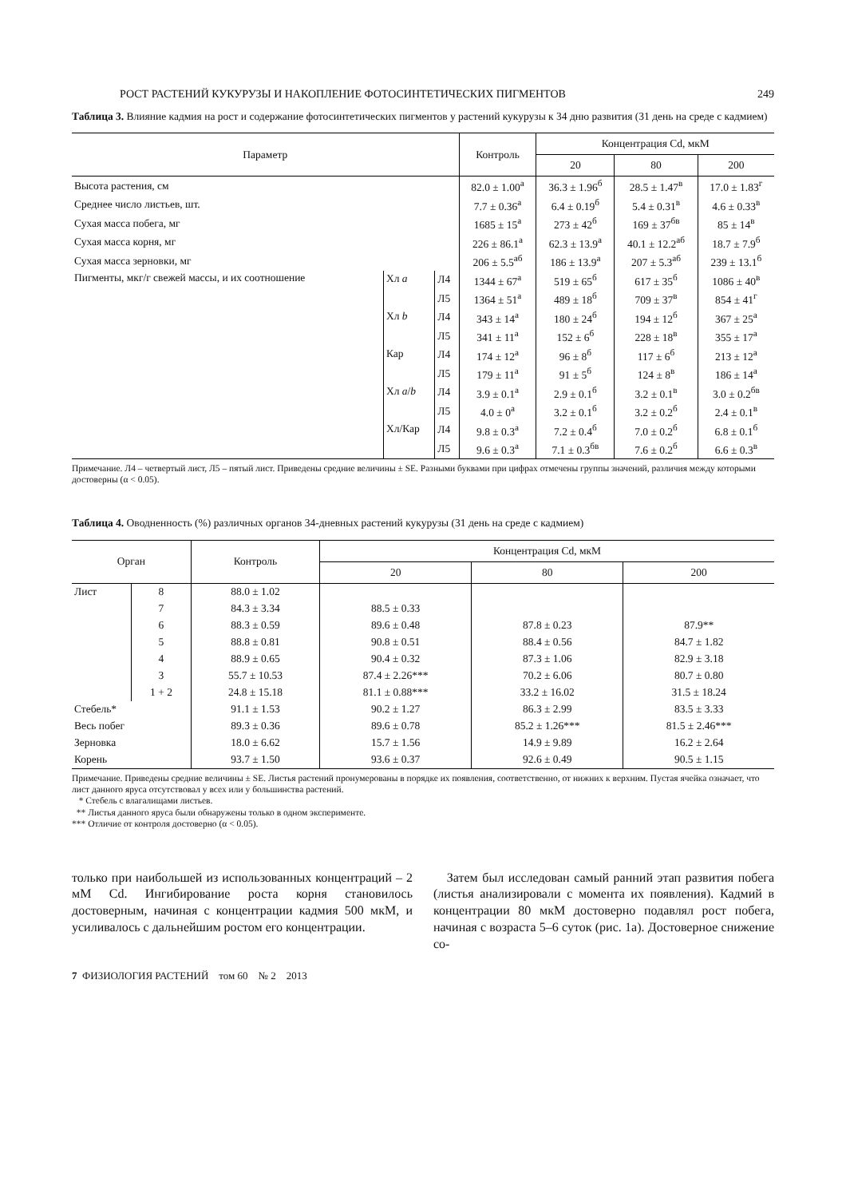РОСТ РАСТЕНИЙ КУКУРУЗЫ И НАКОПЛЕНИЕ ФОТОСИНТЕТИЧЕСКИХ ПИГМЕНТОВ 249
Таблица 3. Влияние кадмия на рост и содержание фотосинтетических пигментов у растений кукурузы к 34 дню развития (31 день на среде с кадмием)
| Параметр | | | Контроль | Концентрация Cd, мкМ | | |
| --- | --- | --- | --- | --- | --- | --- |
| | | | | 20 | 80 | 200 |
| Высота растения, см | | | 82.0 ± 1.00<sup>а</sup> | 36.3 ± 1.96<sup>б</sup> | 28.5 ± 1.47<sup>в</sup> | 17.0 ± 1.83<sup>г</sup> |
| Среднее число листьев, шт. | | | 7.7 ± 0.36<sup>а</sup> | 6.4 ± 0.19<sup>б</sup> | 5.4 ± 0.31<sup>в</sup> | 4.6 ± 0.33<sup>в</sup> |
| Сухая масса побега, мг | | | 1685 ± 15<sup>а</sup> | 273 ± 42<sup>б</sup> | 169 ± 37<sup>бв</sup> | 85 ± 14<sup>в</sup> |
| Сухая масса корня, мг | | | 226 ± 86.1<sup>а</sup> | 62.3 ± 13.9<sup>а</sup> | 40.1 ± 12.2<sup>аб</sup> | 18.7 ± 7.9<sup>б</sup> |
| Сухая масса зерновки, мг | | | 206 ± 5.5<sup>аб</sup> | 186 ± 13.9<sup>а</sup> | 207 ± 5.3<sup>аб</sup> | 239 ± 13.1<sup>б</sup> |
| Пигменты, мкг/г свежей массы, и их соотношение | Хл a | Л4 | 1344 ± 67<sup>а</sup> | 519 ± 65<sup>б</sup> | 617 ± 35<sup>б</sup> | 1086 ± 40<sup>в</sup> |
| | | Л5 | 1364 ± 51<sup>а</sup> | 489 ± 18<sup>б</sup> | 709 ± 37<sup>в</sup> | 854 ± 41<sup>г</sup> |
| | Хл b | Л4 | 343 ± 14<sup>а</sup> | 180 ± 24<sup>б</sup> | 194 ± 12<sup>б</sup> | 367 ± 25<sup>а</sup> |
| | | Л5 | 341 ± 11<sup>а</sup> | 152 ± 6<sup>б</sup> | 228 ± 18<sup>в</sup> | 355 ± 17<sup>а</sup> |
| | Кар | Л4 | 174 ± 12<sup>а</sup> | 96 ± 8<sup>б</sup> | 117 ± 6<sup>б</sup> | 213 ± 12<sup>а</sup> |
| | | Л5 | 179 ± 11<sup>а</sup> | 91 ± 5<sup>б</sup> | 124 ± 8<sup>в</sup> | 186 ± 14<sup>а</sup> |
| | Хл a / b | Л4 | 3.9 ± 0.1<sup>а</sup> | 2.9 ± 0.1<sup>б</sup> | 3.2 ± 0.1<sup>в</sup> | 3.0 ± 0.2<sup>бв</sup> |
| | | Л5 | 4.0 ± 0<sup>а</sup> | 3.2 ± 0.1<sup>б</sup> | 3.2 ± 0.2<sup>б</sup> | 2.4 ± 0.1<sup>в</sup> |
| | Хл/Кар | Л4 | 9.8 ± 0.3<sup>а</sup> | 7.2 ± 0.4<sup>б</sup> | 7.0 ± 0.2<sup>б</sup> | 6.8 ± 0.1<sup>б</sup> |
| | | Л5 | 9.6 ± 0.3<sup>а</sup> | 7.1 ± 0.3<sup>бв</sup> | 7.6 ± 0.2<sup>б</sup> | 6.6 ± 0.3<sup>в</sup> |
Примечание. Л4 – четвертый лист, Л5 – пятый лист. Приведены средние величины ± SE. Разными буквами при цифрах отмечены группы значений, различия между которыми достоверны (α < 0.05).
Таблица 4. Оводненность (%) различных органов 34-дневных растений кукурузы (31 день на среде с кадмием)
| Орган | | Контроль | Концентрация Cd, мкМ | | |
| --- | --- | --- | --- | --- | --- |
| | | | 20 | 80 | 200 |
| Лист | 8 | 88.0 ± 1.02 | | | |
| | 7 | 84.3 ± 3.34 | 88.5 ± 0.33 | | |
| | 6 | 88.3 ± 0.59 | 89.6 ± 0.48 | 87.8 ± 0.23 | 87.9** |
| | 5 | 88.8 ± 0.81 | 90.8 ± 0.51 | 88.4 ± 0.56 | 84.7 ± 1.82 |
| | 4 | 88.9 ± 0.65 | 90.4 ± 0.32 | 87.3 ± 1.06 | 82.9 ± 3.18 |
| | 3 | 55.7 ± 10.53 | 87.4 ± 2.26*** | 70.2 ± 6.06 | 80.7 ± 0.80 |
| | 1 + 2 | 24.8 ± 15.18 | 81.1 ± 0.88*** | 33.2 ± 16.02 | 31.5 ± 18.24 |
| Стебель* | | 91.1 ± 1.53 | 90.2 ± 1.27 | 86.3 ± 2.99 | 83.5 ± 3.33 |
| Весь побег | | 89.3 ± 0.36 | 89.6 ± 0.78 | 85.2 ± 1.26*** | 81.5 ± 2.46*** |
| Зерновка | | 18.0 ± 6.62 | 15.7 ± 1.56 | 14.9 ± 9.89 | 16.2 ± 2.64 |
| Корень | | 93.7 ± 1.50 | 93.6 ± 0.37 | 92.6 ± 0.49 | 90.5 ± 1.15 |
Примечание. Приведены средние величины ± SE. Листья растений пронумерованы в порядке их появления, соответственно, от нижних к верхним. Пустая ячейка означает, что лист данного яруса отсутствовал у всех или у большинства растений.
* Стебель с влагалищами листьев.
** Листья данного яруса были обнаружены только в одном эксперименте.
*** Отличие от контроля достоверно (α < 0.05).
только при наибольшей из использованных концентраций – 2 мМ Cd. Ингибирование роста корня становилось достоверным, начиная с концентрации кадмия 500 мкМ, и усиливалось с дальнейшим ростом его концентрации.
Затем был исследован самый ранний этап развития побега (листья анализировали с момента их появления). Кадмий в концентрации 80 мкМ достоверно подавлял рост побега, начиная с возраста 5–6 суток (рис. 1а). Достоверное снижение со-
7 ФИЗИОЛОГИЯ РАСТЕНИЙ том 60 № 2 2013